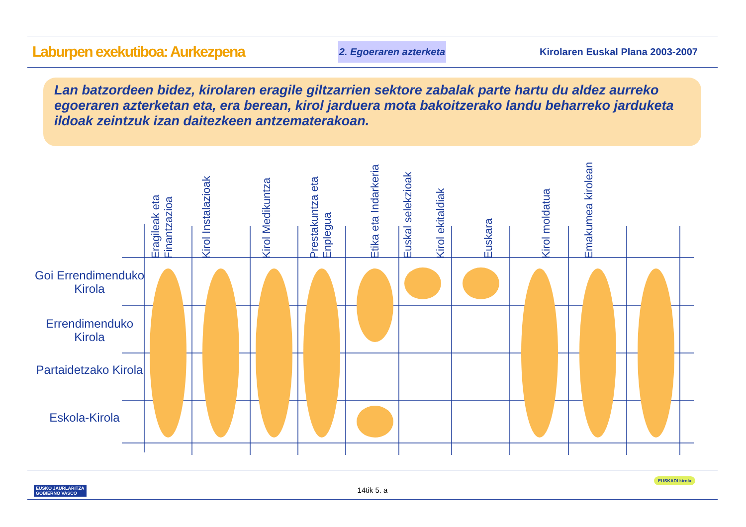Laburpen exekutiboa: Aurkezpena
2. Egoeraren azterketa
Kirolaren Euskal Plana 2003-2007
Lan batzordeen bidez, kirolaren eragile giltzarrien sektore zabalak parte hartu du aldez aurreko egoeraren azterketan eta, era berean, kirol jarduera mota bakoitzerako landu beharreko jarduketa ildoak zeintzuk izan daitezkeen antzematerakoan.
Eragileak eta Finantzazioa
Kirol Instalazioak
Kirol Medikuntza
Prestakuntza eta Enplegua
Etika eta Indarkeria
Euskal selekzioak
Kirol ekitaldiak
Euskara
Kirol moldatua
Emakumea kirolean
Goi Errendimenduko Kirola
Errendimenduko Kirola
Partaidetzako Kirola
Eskola-Kirola
14tik 5. a
EUSKO JAURLARITZA
GOBIERNO VASCO
EUSKADI kirola